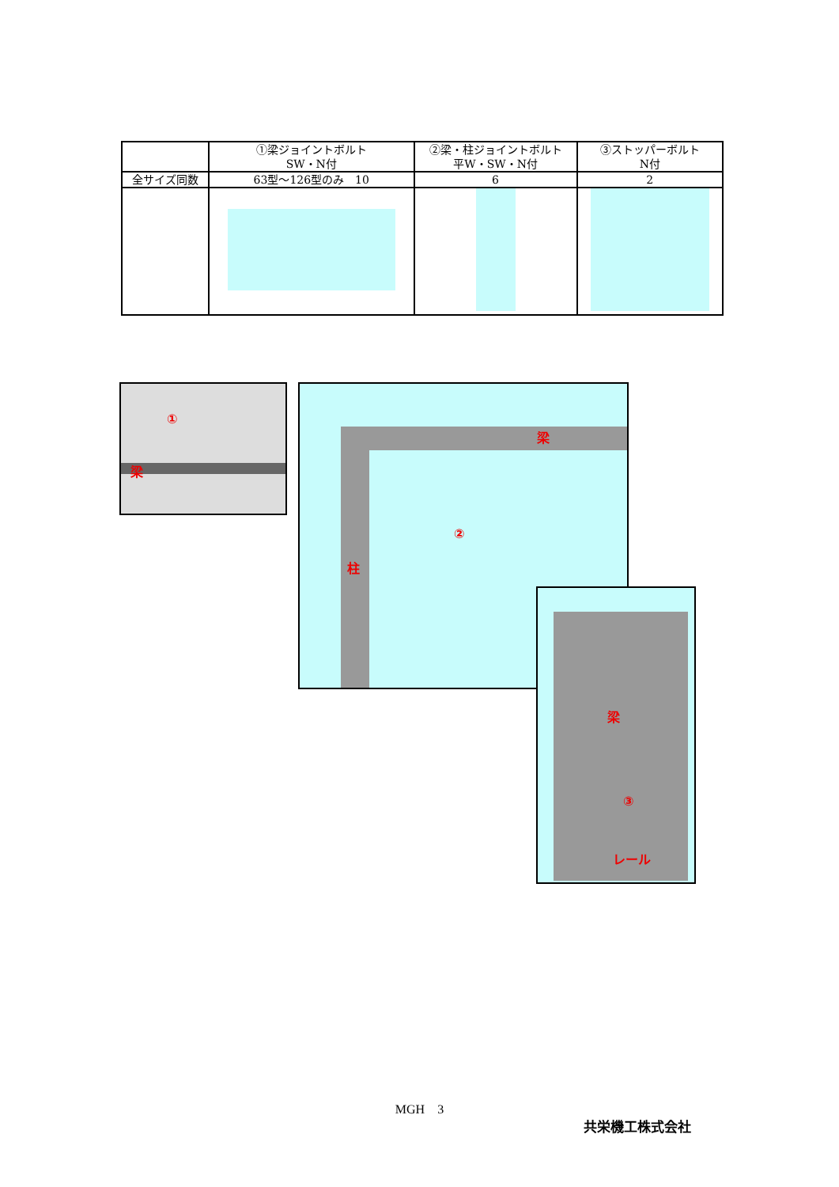| | ①梁ジョイントボルト SW・N付 | ②梁・柱ジョイントボルト 平W・SW・N付 | ③ストッパーボルト N付 |
| --- | --- | --- | --- |
| 全サイズ同数 | 63型～126型のみ 10 | 6 | 2 |
①
梁
梁
②
柱
梁
③
レール
MGH　3
共栄機工株式会社